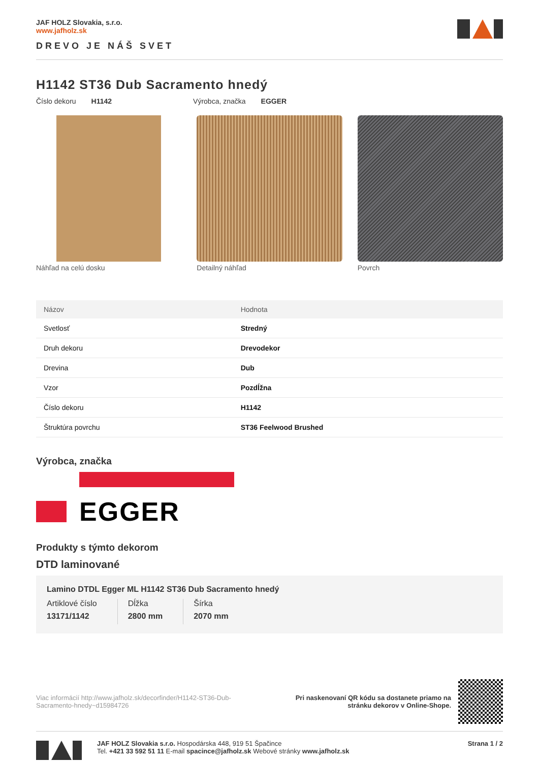JAF HOLZ Slovakia, s.r.o.
www.jafholz.sk
DREVO JE NÁŠ SVET
H1142 ST36 Dub Sacramento hnedý
Číslo dekoru H1142 Výrobca, značka EGGER
Náhľad na celú dosku Detailný náhľad Povrch
| Názov | Hodnota |
| --- | --- |
| Svetlosť | Stredný |
| Druh dekoru | Drevodekor |
| Drevina | Dub |
| Vzor | Pozdĺžna |
| Číslo dekoru | H1142 |
| Štruktúra povrchu | ST36 Feelwood Brushed |
Výrobca, značka
EGGER
Produkty s týmto dekorom
DTD laminované
Lamino DTDL Egger ML H1142 ST36 Dub Sacramento hnedý
Artiklové číslo
13171/1142
Dĺžka
2800 mm
Šírka
2070 mm
Viac informácií http://www.jafholz.sk/decorfinder/H1142-ST36-Dub-Sacramento-hnedy~d15984726
Pri naskenovaní QR kódu sa dostanete priamo na
stránku dekorov v Online-Shope.
JAF HOLZ Slovakia s.r.o. Hospodárska 448, 919 51 Špačince
Tel. +421 33 592 51 11 E-mail spacince@jafholz.sk Webové stránky www.jafholz.sk
Strana 1 / 2